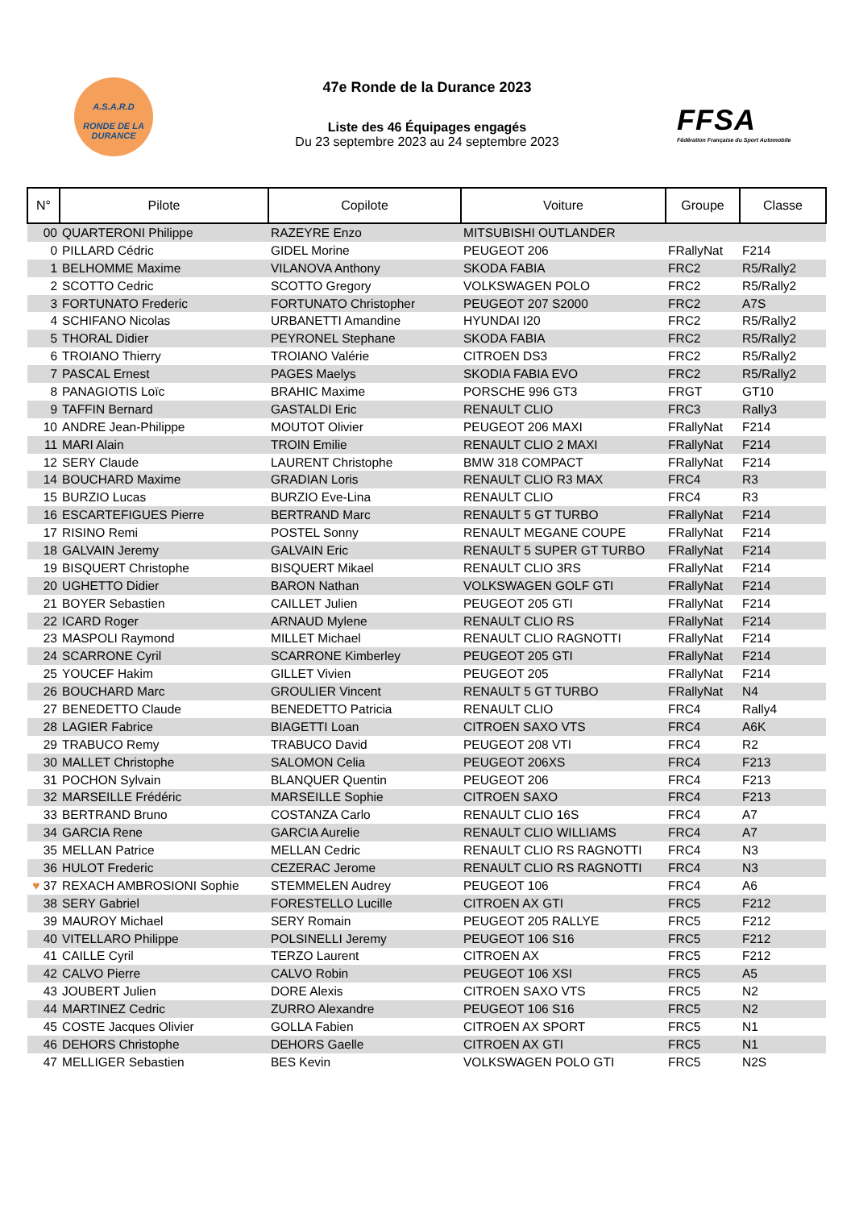A.S.A.R.D
RONDE DE LA
DURANCE
47e Ronde de la Durance 2023
Liste des 46 Équipages engagés
Du 23 septembre 2023 au 24 septembre 2023
FFSA
Fédération Française du Sport Automobile
| N° | Pilote | Copilote | Voiture | Groupe | Classe |
| --- | --- | --- | --- | --- | --- |
| 00 | QUARTERONI Philippe | RAZEYRE Enzo | MITSUBISHI OUTLANDER | | |
| 0 | PILLARD Cédric | GIDEL Morine | PEUGEOT 206 | FRallyNat | F214 |
| 1 | BELHOMME Maxime | VILANOVA Anthony | SKODA FABIA | FRC2 | R5/Rally2 |
| 2 | SCOTTO Cedric | SCOTTO Gregory | VOLKSWAGEN POLO | FRC2 | R5/Rally2 |
| 3 | FORTUNATO Frederic | FORTUNATO Christopher | PEUGEOT 207 S2000 | FRC2 | A7S |
| 4 | SCHIFANO Nicolas | URBANETTI Amandine | HYUNDAI I20 | FRC2 | R5/Rally2 |
| 5 | THORAL Didier | PEYRONEL Stephane | SKODA FABIA | FRC2 | R5/Rally2 |
| 6 | TROIANO Thierry | TROIANO Valérie | CITROEN DS3 | FRC2 | R5/Rally2 |
| 7 | PASCAL Ernest | PAGES Maelys | SKODIA FABIA EVO | FRC2 | R5/Rally2 |
| 8 | PANAGIOTIS Loïc | BRAHIC Maxime | PORSCHE 996 GT3 | FRGT | GT10 |
| 9 | TAFFIN Bernard | GASTALDI Eric | RENAULT CLIO | FRC3 | Rally3 |
| 10 | ANDRE Jean-Philippe | MOUTOT Olivier | PEUGEOT 206 MAXI | FRallyNat | F214 |
| 11 | MARI Alain | TROIN Emilie | RENAULT CLIO 2 MAXI | FRallyNat | F214 |
| 12 | SERY Claude | LAURENT Christophe | BMW 318 COMPACT | FRallyNat | F214 |
| 14 | BOUCHARD Maxime | GRADIAN Loris | RENAULT CLIO R3 MAX | FRC4 | R3 |
| 15 | BURZIO Lucas | BURZIO Eve-Lina | RENAULT CLIO | FRC4 | R3 |
| 16 | ESCARTEFIGUES Pierre | BERTRAND Marc | RENAULT 5 GT TURBO | FRallyNat | F214 |
| 17 | RISINO Remi | POSTEL Sonny | RENAULT MEGANE COUPE | FRallyNat | F214 |
| 18 | GALVAIN Jeremy | GALVAIN Eric | RENAULT 5 SUPER GT TURBO | FRallyNat | F214 |
| 19 | BISQUERT Christophe | BISQUERT Mikael | RENAULT CLIO 3RS | FRallyNat | F214 |
| 20 | UGHETTO Didier | BARON Nathan | VOLKSWAGEN GOLF GTI | FRallyNat | F214 |
| 21 | BOYER Sebastien | CAILLET Julien | PEUGEOT 205 GTI | FRallyNat | F214 |
| 22 | ICARD Roger | ARNAUD Mylene | RENAULT CLIO RS | FRallyNat | F214 |
| 23 | MASPOLI Raymond | MILLET Michael | RENAULT CLIO RAGNOTTI | FRallyNat | F214 |
| 24 | SCARRONE Cyril | SCARRONE Kimberley | PEUGEOT 205 GTI | FRallyNat | F214 |
| 25 | YOUCEF Hakim | GILLET Vivien | PEUGEOT 205 | FRallyNat | F214 |
| 26 | BOUCHARD Marc | GROULIER Vincent | RENAULT 5 GT TURBO | FRallyNat | N4 |
| 27 | BENEDETTO Claude | BENEDETTO Patricia | RENAULT CLIO | FRC4 | Rally4 |
| 28 | LAGIER Fabrice | BIAGETTI Loan | CITROEN SAXO VTS | FRC4 | A6K |
| 29 | TRABUCO Remy | TRABUCO David | PEUGEOT 208 VTI | FRC4 | R2 |
| 30 | MALLET Christophe | SALOMON Celia | PEUGEOT 206XS | FRC4 | F213 |
| 31 | POCHON Sylvain | BLANQUER Quentin | PEUGEOT 206 | FRC4 | F213 |
| 32 | MARSEILLE Frédéric | MARSEILLE Sophie | CITROEN SAXO | FRC4 | F213 |
| 33 | BERTRAND Bruno | COSTANZA Carlo | RENAULT CLIO 16S | FRC4 | A7 |
| 34 | GARCIA Rene | GARCIA Aurelie | RENAULT CLIO WILLIAMS | FRC4 | A7 |
| 35 | MELLAN Patrice | MELLAN Cedric | RENAULT CLIO RS RAGNOTTI | FRC4 | N3 |
| 36 | HULOT Frederic | CEZERAC Jerome | RENAULT CLIO RS RAGNOTTI | FRC4 | N3 |
| ♥ 37 | REXACH AMBROSIONI Sophie | STEMMELEN Audrey | PEUGEOT 106 | FRC4 | A6 |
| 38 | SERY Gabriel | FORESTELLO Lucille | CITROEN AX GTI | FRC5 | F212 |
| 39 | MAUROY Michael | SERY Romain | PEUGEOT 205 RALLYE | FRC5 | F212 |
| 40 | VITELLARO Philippe | POLSINELLI Jeremy | PEUGEOT 106 S16 | FRC5 | F212 |
| 41 | CAILLE Cyril | TERZO Laurent | CITROEN AX | FRC5 | F212 |
| 42 | CALVO Pierre | CALVO Robin | PEUGEOT 106 XSI | FRC5 | A5 |
| 43 | JOUBERT Julien | DORE Alexis | CITROEN SAXO VTS | FRC5 | N2 |
| 44 | MARTINEZ Cedric | ZURRO Alexandre | PEUGEOT 106 S16 | FRC5 | N2 |
| 45 | COSTE Jacques Olivier | GOLLA Fabien | CITROEN AX SPORT | FRC5 | N1 |
| 46 | DEHORS Christophe | DEHORS Gaelle | CITROEN AX GTI | FRC5 | N1 |
| 47 | MELLIGER Sebastien | BES Kevin | VOLKSWAGEN POLO GTI | FRC5 | N2S |